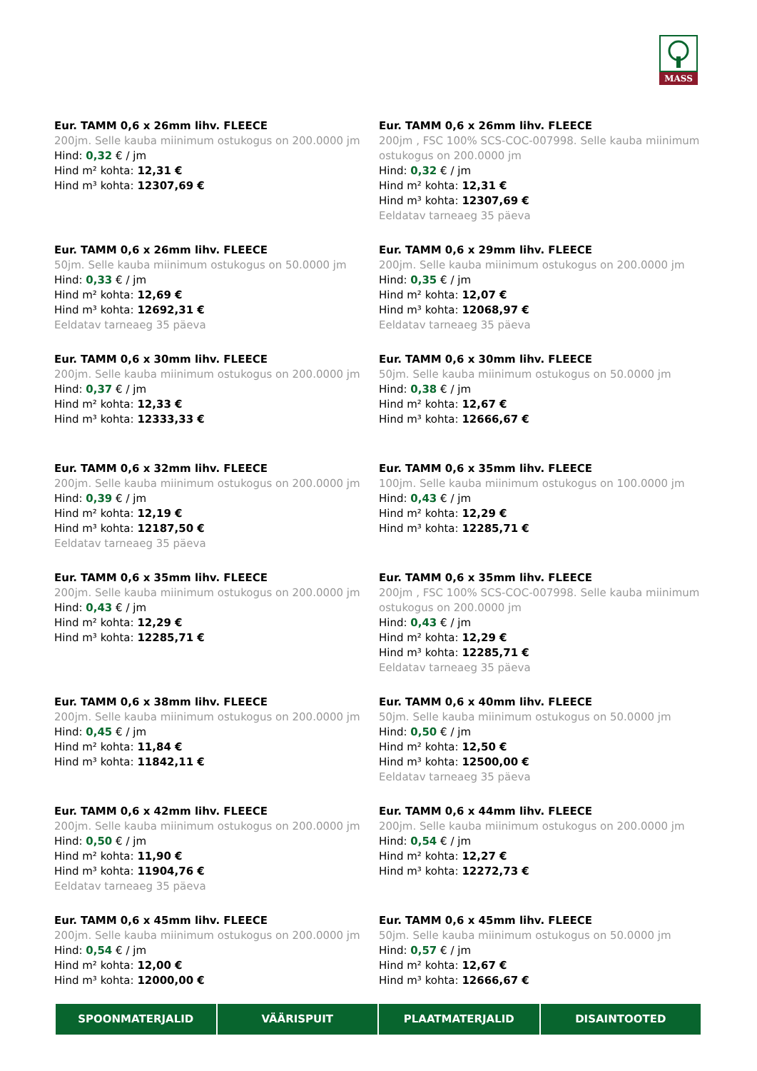MASS
Eur. TAMM 0,6 x 26mm lihv. FLEECE
200jm. Selle kauba miinimum ostukogus on 200.0000 jm
Hind: 0,32 € / jm
Hind m² kohta: 12,31 €
Hind m³ kohta: 12307,69 €
Eur. TAMM 0,6 x 26mm lihv. FLEECE
200jm , FSC 100% SCS-COC-007998. Selle kauba miinimum ostukogus on 200.0000 jm
Hind: 0,32 € / jm
Hind m² kohta: 12,31 €
Hind m³ kohta: 12307,69 €
Eeldatav tarneaeg 35 päeva
Eur. TAMM 0,6 x 26mm lihv. FLEECE
50jm. Selle kauba miinimum ostukogus on 50.0000 jm
Hind: 0,33 € / jm
Hind m² kohta: 12,69 €
Hind m³ kohta: 12692,31 €
Eeldatav tarneaeg 35 päeva
Eur. TAMM 0,6 x 29mm lihv. FLEECE
200jm. Selle kauba miinimum ostukogus on 200.0000 jm
Hind: 0,35 € / jm
Hind m² kohta: 12,07 €
Hind m³ kohta: 12068,97 €
Eeldatav tarneaeg 35 päeva
Eur. TAMM 0,6 x 30mm lihv. FLEECE
200jm. Selle kauba miinimum ostukogus on 200.0000 jm
Hind: 0,37 € / jm
Hind m² kohta: 12,33 €
Hind m³ kohta: 12333,33 €
Eur. TAMM 0,6 x 30mm lihv. FLEECE
50jm. Selle kauba miinimum ostukogus on 50.0000 jm
Hind: 0,38 € / jm
Hind m² kohta: 12,67 €
Hind m³ kohta: 12666,67 €
Eur. TAMM 0,6 x 32mm lihv. FLEECE
200jm. Selle kauba miinimum ostukogus on 200.0000 jm
Hind: 0,39 € / jm
Hind m² kohta: 12,19 €
Hind m³ kohta: 12187,50 €
Eeldatav tarneaeg 35 päeva
Eur. TAMM 0,6 x 35mm lihv. FLEECE
100jm. Selle kauba miinimum ostukogus on 100.0000 jm
Hind: 0,43 € / jm
Hind m² kohta: 12,29 €
Hind m³ kohta: 12285,71 €
Eur. TAMM 0,6 x 35mm lihv. FLEECE
200jm. Selle kauba miinimum ostukogus on 200.0000 jm
Hind: 0,43 € / jm
Hind m² kohta: 12,29 €
Hind m³ kohta: 12285,71 €
Eur. TAMM 0,6 x 35mm lihv. FLEECE
200jm , FSC 100% SCS-COC-007998. Selle kauba miinimum ostukogus on 200.0000 jm
Hind: 0,43 € / jm
Hind m² kohta: 12,29 €
Hind m³ kohta: 12285,71 €
Eeldatav tarneaeg 35 päeva
Eur. TAMM 0,6 x 38mm lihv. FLEECE
200jm. Selle kauba miinimum ostukogus on 200.0000 jm
Hind: 0,45 € / jm
Hind m² kohta: 11,84 €
Hind m³ kohta: 11842,11 €
Eur. TAMM 0,6 x 40mm lihv. FLEECE
50jm. Selle kauba miinimum ostukogus on 50.0000 jm
Hind: 0,50 € / jm
Hind m² kohta: 12,50 €
Hind m³ kohta: 12500,00 €
Eeldatav tarneaeg 35 päeva
Eur. TAMM 0,6 x 42mm lihv. FLEECE
200jm. Selle kauba miinimum ostukogus on 200.0000 jm
Hind: 0,50 € / jm
Hind m² kohta: 11,90 €
Hind m³ kohta: 11904,76 €
Eeldatav tarneaeg 35 päeva
Eur. TAMM 0,6 x 44mm lihv. FLEECE
200jm. Selle kauba miinimum ostukogus on 200.0000 jm
Hind: 0,54 € / jm
Hind m² kohta: 12,27 €
Hind m³ kohta: 12272,73 €
Eur. TAMM 0,6 x 45mm lihv. FLEECE
200jm. Selle kauba miinimum ostukogus on 200.0000 jm
Hind: 0,54 € / jm
Hind m² kohta: 12,00 €
Hind m³ kohta: 12000,00 €
Eur. TAMM 0,6 x 45mm lihv. FLEECE
50jm. Selle kauba miinimum ostukogus on 50.0000 jm
Hind: 0,57 € / jm
Hind m² kohta: 12,67 €
Hind m³ kohta: 12666,67 €
SPOONMATERJALID VÄÄRISPUIT PLAATMATERJALID DISAINTOOTED